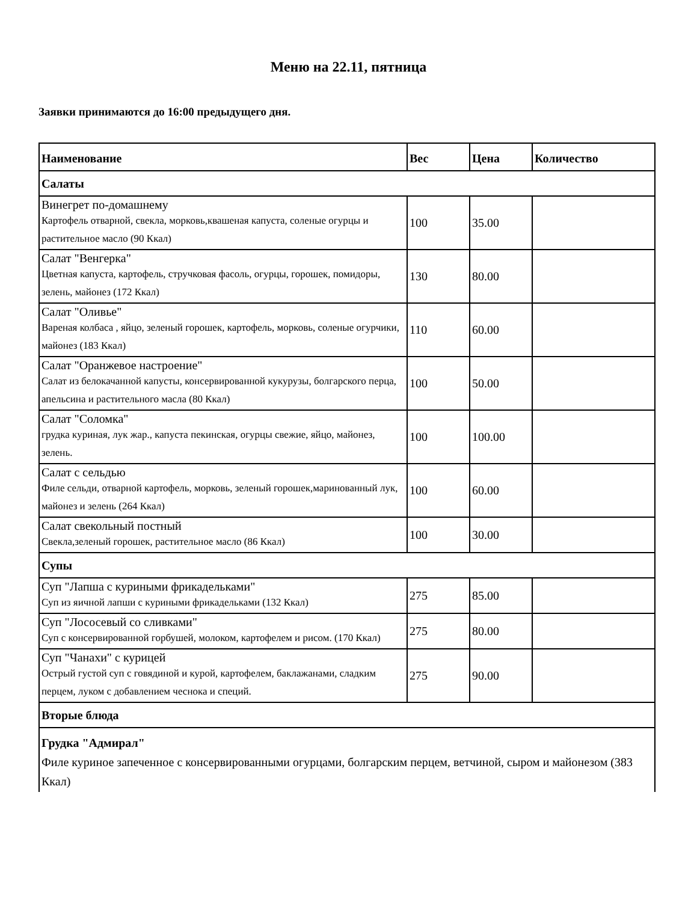Меню на 22.11, пятница
Заявки принимаются до 16:00 предыдущего дня.
| Наименование | Вес | Цена | Количество |
| --- | --- | --- | --- |
| Салаты | | | |
| Винегрет по-домашнему Картофель отварной, свекла, морковь,квашеная капуста, соленые огурцы и растительное масло (90 Ккал) | 100 | 35.00 | |
| Салат "Венгерка" Цветная капуста, картофель, стручковая фасоль, огурцы, горошек, помидоры, зелень, майонез (172 Ккал) | 130 | 80.00 | |
| Салат "Оливье" Вареная колбаса , яйцо, зеленый горошек, картофель, морковь, соленые огурчики, майонез (183 Ккал) | 110 | 60.00 | |
| Салат "Оранжевое настроение" Салат из белокачанной капусты, консервированной кукурузы, болгарского перца, апельсина и растительного масла (80 Ккал) | 100 | 50.00 | |
| Салат "Соломка" грудка куриная, лук жар., капуста пекинская, огурцы свежие, яйцо, майонез, зелень. | 100 | 100.00 | |
| Салат с сельдью Филе сельди, отварной картофель, морковь, зеленый горошек,маринованный лук, майонез и зелень (264 Ккал) | 100 | 60.00 | |
| Салат свекольный постный Свекла,зеленый горошек, растительное масло (86 Ккал) | 100 | 30.00 | |
| Супы | | | |
| Суп "Лапша с куриными фрикадельками" Суп из яичной лапши с куриными фрикадельками (132 Ккал) | 275 | 85.00 | |
| Суп "Лососевый со сливками" Суп с консервированной горбушей, молоком, картофелем и рисом. (170 Ккал) | 275 | 80.00 | |
| Суп "Чанахи" с курицей Острый густой суп с говядиной и курой, картофелем, баклажанами, сладким перцем, луком с добавлением чеснока и специй. | 275 | 90.00 | |
| Вторые блюда | | | |
| Грудка "Адмирал" Филе куриное запеченное с консервированными огурцами, болгарским перцем, ветчиной, сыром и майонезом (383 Ккал) | | | |